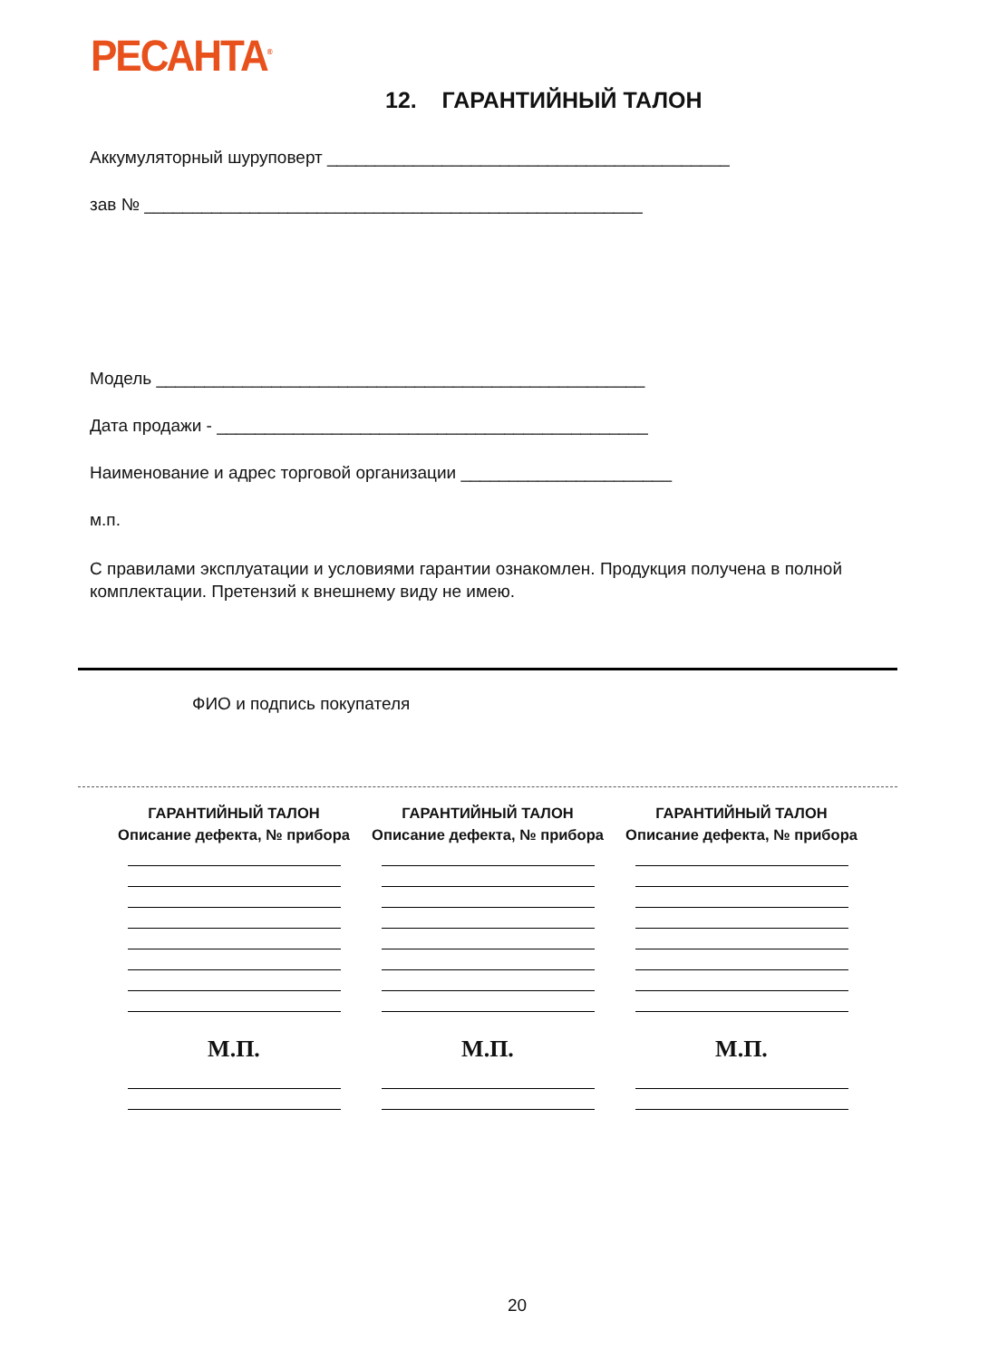РЕСАНТА<sup>®</sup>
12. ГАРАНТИЙНЫЙ ТАЛОН
Аккумуляторный шуруповерт __________________________________________
зав № ____________________________________________________
Модель ___________________________________________________
Дата продажи - _____________________________________________
Наименование и адрес торговой организации ______________________
м.п.
С правилами эксплуатации и условиями гарантии ознакомлен. Продукция получена в полной комплектации. Претензий к внешнему виду не имею.
ФИО и подпись покупателя
ГАРАНТИЙНЫЙ ТАЛОН
Описание дефекта, № прибора
М.П.
ГАРАНТИЙНЫЙ ТАЛОН
Описание дефекта, № прибора
М.П.
ГАРАНТИЙНЫЙ ТАЛОН
Описание дефекта, № прибора
М.П.
20